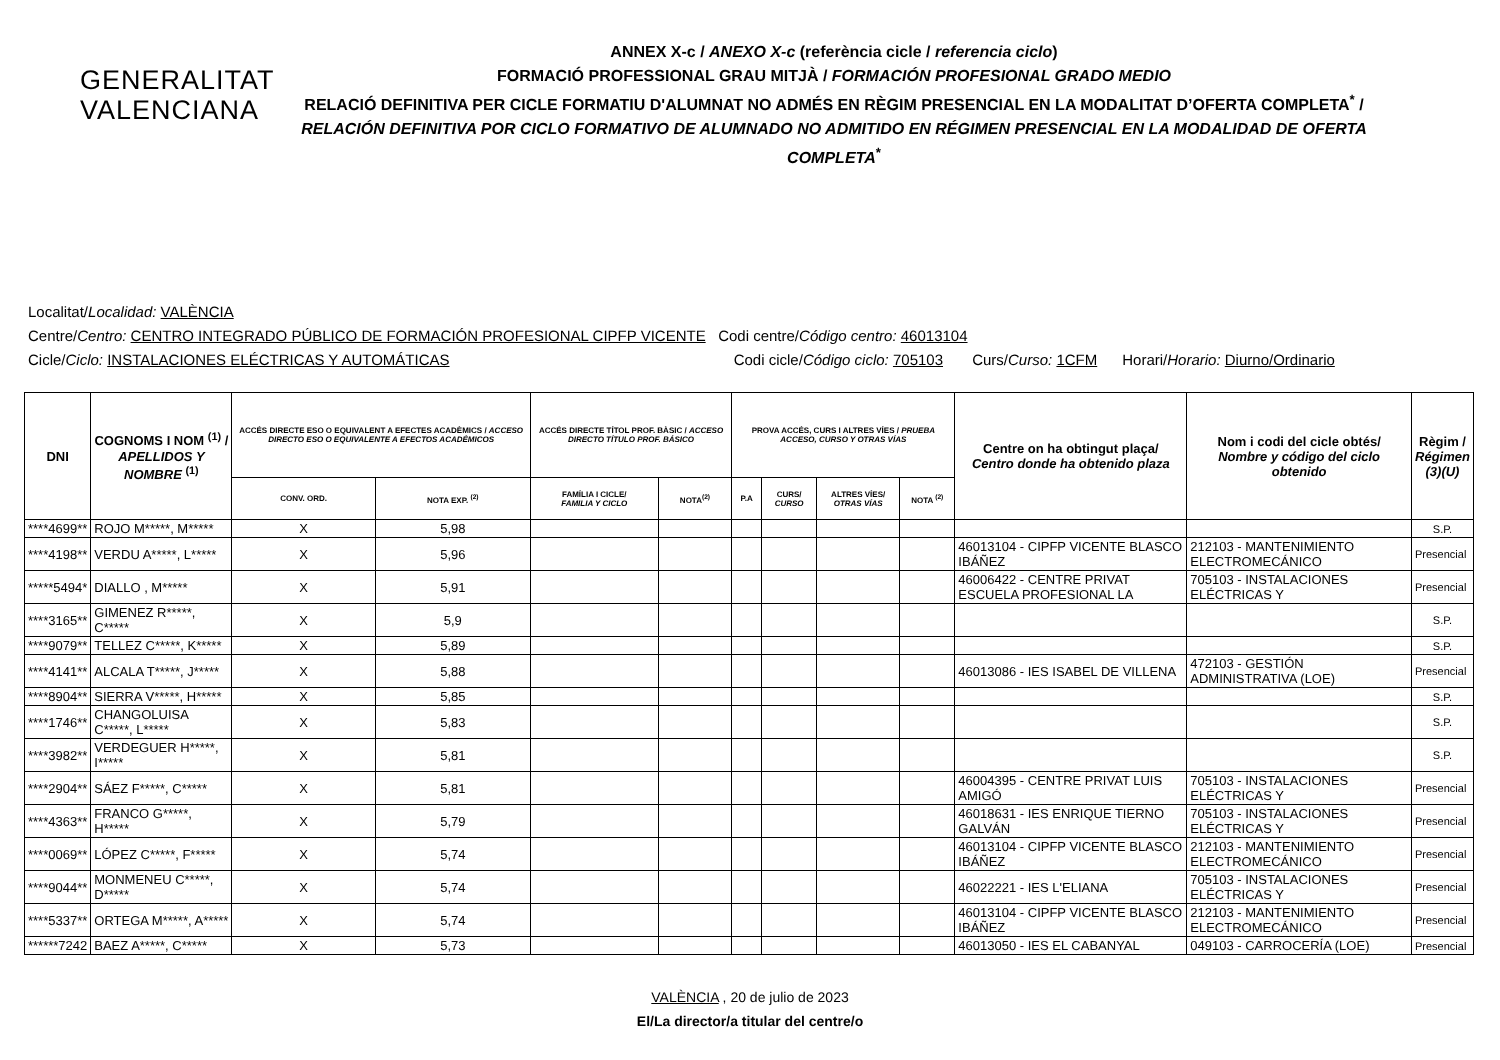GENERALITAT
VALENCIANA
ANNEX X-c / ANEXO X-c (referència cicle / referencia ciclo)
FORMACIÓ PROFESSIONAL GRAU MITJÀ / FORMACIÓN PROFESIONAL GRADO MEDIO
RELACIÓ DEFINITIVA PER CICLE FORMATIU D'ALUMNAT NO ADMÉS EN RÈGIM PRESENCIAL EN LA MODALITAT D’OFERTA COMPLETA<sup>*</sup> /
RELACIÓN DEFINITIVA POR CICLO FORMATIVO DE ALUMNADO NO ADMITIDO EN RÉGIMEN PRESENCIAL EN LA MODALIDAD DE OFERTA COMPLETA<sup>*</sup>
Localitat/Localidad: VALÈNCIA
Centre/Centro: CENTRO INTEGRADO PÚBLICO DE FORMACIÓN PROFESIONAL CIPFP VICENTE Codi centre/Código centro: 46013104
Cicle/Ciclo: INSTALACIONES ELÉCTRICAS Y AUTOMÁTICAS Codi cicle/Código ciclo: 705103 Curs/Curso: 1CFM Horari/Horario: Diurno/Ordinario
| DNI | COGNOMS I NOM <sup>(1)</sup> / APELLIDOS Y NOMBRE <sup>(1)</sup> | ACCÉS DIRECTE ESO O EQUIVALENT A EFECTES ACADÈMICS / ACCESO DIRECTO ESO O EQUIVALENTE A EFECTOS ACADÉMICOS | | ACCÉS DIRECTE TÍTOL PROF. BÀSIC / ACCESO DIRECTO TÍTULO PROF. BÁSICO | | PROVA ACCÉS, CURS I ALTRES VÍES / PRUEBA ACCESO, CURSO Y OTRAS VÍAS | | | | Centre on ha obtingut plaça/ Centro donde ha obtenido plaza | Nom i codi del cicle obtés/ Nombre y código del ciclo obtenido | Règim / Régimen (3)(U) |
| --- | --- | --- | --- | --- | --- | --- | --- | --- | --- | --- | --- | --- |
| | | CONV. ORD. | NOTA EXP. <sup>(2)</sup> | FAMÍLIA I CICLE/ FAMILIA Y CICLO | NOTA<sup>(2)</sup> | P.A | CURS/ CURSO | ALTRES VÍES/ OTRAS VÍAS | NOTA <sup>(2)</sup> | | | |
| ****4699** | ROJO M*****, M***** | X | 5,98 | | | | | | | | | S.P. |
| ****4198** | VERDU A*****, L***** | X | 5,96 | | | | | | | 46013104 - CIPFP VICENTE BLASCO IBÁÑEZ | 212103 - MANTENIMIENTO ELECTROMECÁNICO | Presencial |
| *****5494* | DIALLO , M***** | X | 5,91 | | | | | | | 46006422 - CENTRE PRIVAT ESCUELA PROFESIONAL LA | 705103 - INSTALACIONES ELÉCTRICAS Y | Presencial |
| ****3165** | GIMENEZ R*****, C***** | X | 5,9 | | | | | | | | | S.P. |
| ****9079** | TELLEZ C*****, K***** | X | 5,89 | | | | | | | | | S.P. |
| ****4141** | ALCALA T*****, J***** | X | 5,88 | | | | | | | 46013086 - IES ISABEL DE VILLENA | 472103 - GESTIÓN ADMINISTRATIVA (LOE) | Presencial |
| ****8904** | SIERRA V*****, H***** | X | 5,85 | | | | | | | | | S.P. |
| ****1746** | CHANGOLUISA C*****, L***** | X | 5,83 | | | | | | | | | S.P. |
| ****3982** | VERDEGUER H*****, I***** | X | 5,81 | | | | | | | | | S.P. |
| ****2904** | SÁEZ F*****, C***** | X | 5,81 | | | | | | | 46004395 - CENTRE PRIVAT LUIS AMIGÓ | 705103 - INSTALACIONES ELÉCTRICAS Y | Presencial |
| ****4363** | FRANCO G*****, H***** | X | 5,79 | | | | | | | 46018631 - IES ENRIQUE TIERNO GALVÁN | 705103 - INSTALACIONES ELÉCTRICAS Y | Presencial |
| ****0069** | LÓPEZ C*****, F***** | X | 5,74 | | | | | | | 46013104 - CIPFP VICENTE BLASCO IBÁÑEZ | 212103 - MANTENIMIENTO ELECTROMECÁNICO | Presencial |
| ****9044** | MONMENEU C*****, D***** | X | 5,74 | | | | | | | 46022221 - IES L'ELIANA | 705103 - INSTALACIONES ELÉCTRICAS Y | Presencial |
| ****5337** | ORTEGA M*****, A***** | X | 5,74 | | | | | | | 46013104 - CIPFP VICENTE BLASCO IBÁÑEZ | 212103 - MANTENIMIENTO ELECTROMECÁNICO | Presencial |
| ******7242 | BAEZ A*****, C***** | X | 5,73 | | | | | | | 46013050 - IES EL CABANYAL | 049103 - CARROCERÍA (LOE) | Presencial |
VALÈNCIA , 20 de julio de 2023
El/La director/a titular del centre/o